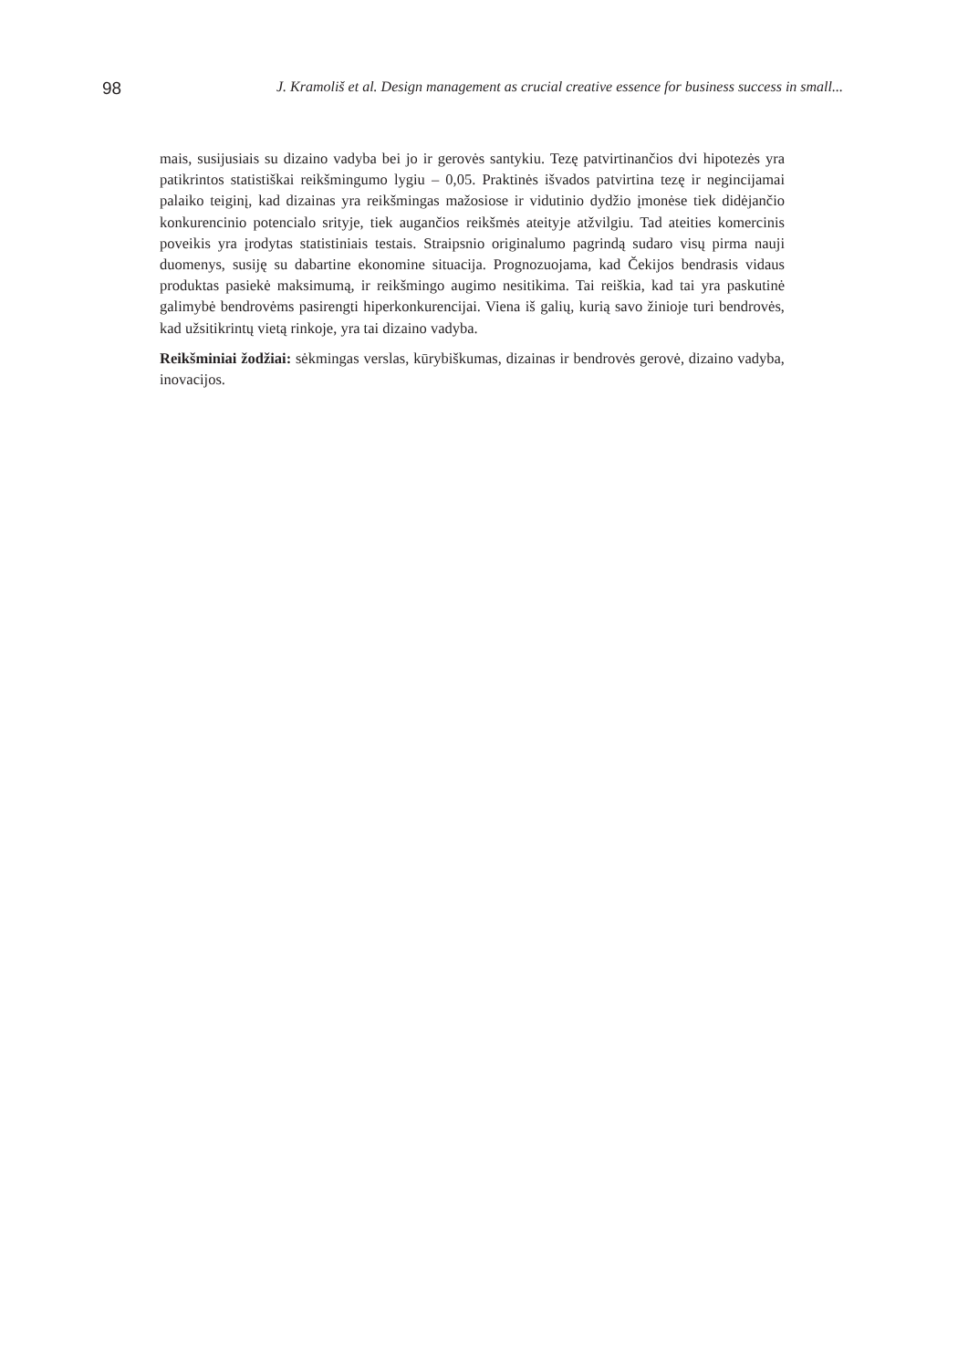98 J. Kramoliš et al. Design management as crucial creative essence for business success in small...
mais, susijusiais su dizaino vadyba bei jo ir gerovės santykiu. Tezę patvirtinančios dvi hipotezės yra patikrintos statistiškai reikšmingumo lygiu – 0,05. Praktinės išvados patvirtina tezę ir negincijamai palaiko teiginį, kad dizainas yra reikšmingas mažosiose ir vidutinio dydžio įmonėse tiek didėjančio konkurencinio potencialo srityje, tiek augančios reikšmės ateityje atžvilgiu. Tad ateities komercinis poveikis yra įrodytas statistiniais testais. Straipsnio originalumo pagrindą sudaro visų pirma nauji duomenys, susiję su dabartine ekonomine situacija. Prognozuojama, kad Čekijos bendrasis vidaus produktas pasiekė maksimumą, ir reikšmingo augimo nesitikima. Tai reiškia, kad tai yra paskutinė galimybė bendrovėms pasirengti hiperkonkurencijai. Viena iš galių, kurią savo žinioje turi bendrovės, kad užsitikrintų vietą rinkoje, yra tai dizaino vadyba.
Reikšminiai žodžiai: sėkmingas verslas, kūrybiškumas, dizainas ir bendrovės gerovė, dizaino vadyba, inovacijos.